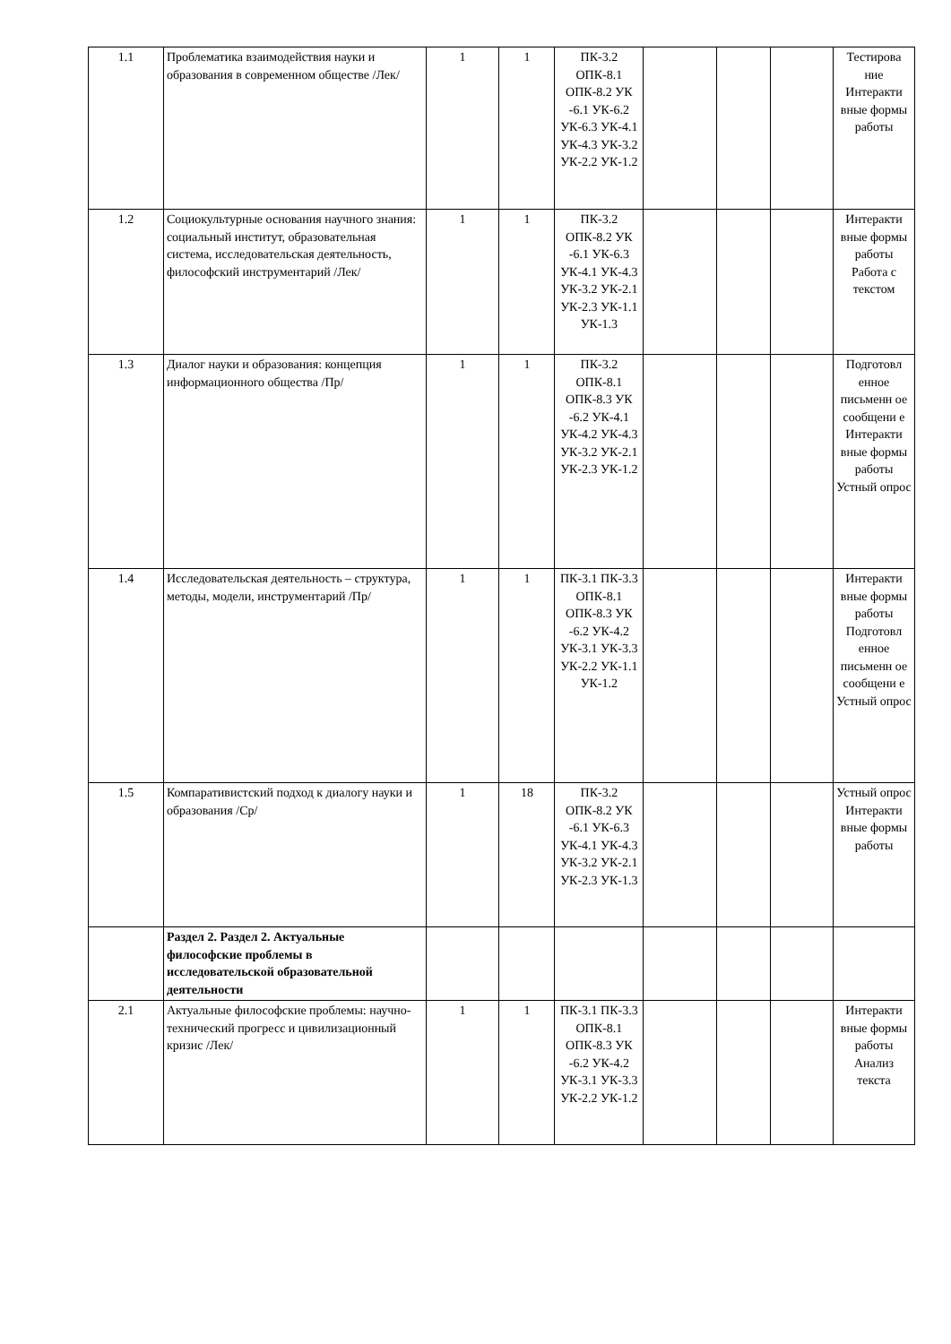| 1.1 | Проблематика взаимодействия науки и образования в современном обществе /Лек/ | 1 | 1 | ПК-3.2 ОПК-8.1 ОПК-8.2 УК -6.1 УК-6.2 УК-6.3 УК-4.1 УК-4.3 УК-3.2 УК-2.2 УК-1.2 | | | | Тестирова ние Интеракти вные формы работы |
| 1.2 | Социокультурные основания научного знания: социальный институт, образовательная система, исследовательская деятельность, философский инструментарий /Лек/ | 1 | 1 | ПК-3.2 ОПК-8.2 УК -6.1 УК-6.3 УК-4.1 УК-4.3 УК-3.2 УК-2.1 УК-2.3 УК-1.1 УК-1.3 | | | | Интеракти вные формы работы Работа с текстом |
| 1.3 | Диалог науки и образования: концепция информационного общества /Пр/ | 1 | 1 | ПК-3.2 ОПК-8.1 ОПК-8.3 УК -6.2 УК-4.1 УК-4.2 УК-4.3 УК-3.2 УК-2.1 УК-2.3 УК-1.2 | | | | Подготовл енное письменн ое сообщени е Интеракти вные формы работы Устный опрос |
| 1.4 | Исследовательская деятельность – структура, методы, модели, инструментарий /Пр/ | 1 | 1 | ПК-3.1 ПК-3.3 ОПК-8.1 ОПК-8.3 УК -6.2 УК-4.2 УК-3.1 УК-3.3 УК-2.2 УК-1.1 УК-1.2 | | | | Интеракти вные формы работы Подготовл енное письменн ое сообщени е Устный опрос |
| 1.5 | Компаративистский подход к диалогу науки и образования /Ср/ | 1 | 18 | ПК-3.2 ОПК-8.2 УК -6.1 УК-6.3 УК-4.1 УК-4.3 УК-3.2 УК-2.1 УК-2.3 УК-1.3 | | | | Устный опрос Интеракти вные формы работы |
| | Раздел 2. Раздел 2. Актуальные философские проблемы в исследовательской образовательной деятельности | | | | | | | |
| 2.1 | Актуальные философские проблемы: научно-технический прогресс и цивилизационный кризис /Лек/ | 1 | 1 | ПК-3.1 ПК-3.3 ОПК-8.1 ОПК-8.3 УК -6.2 УК-4.2 УК-3.1 УК-3.3 УК-2.2 УК-1.2 | | | | Интеракти вные формы работы Анализ текста |